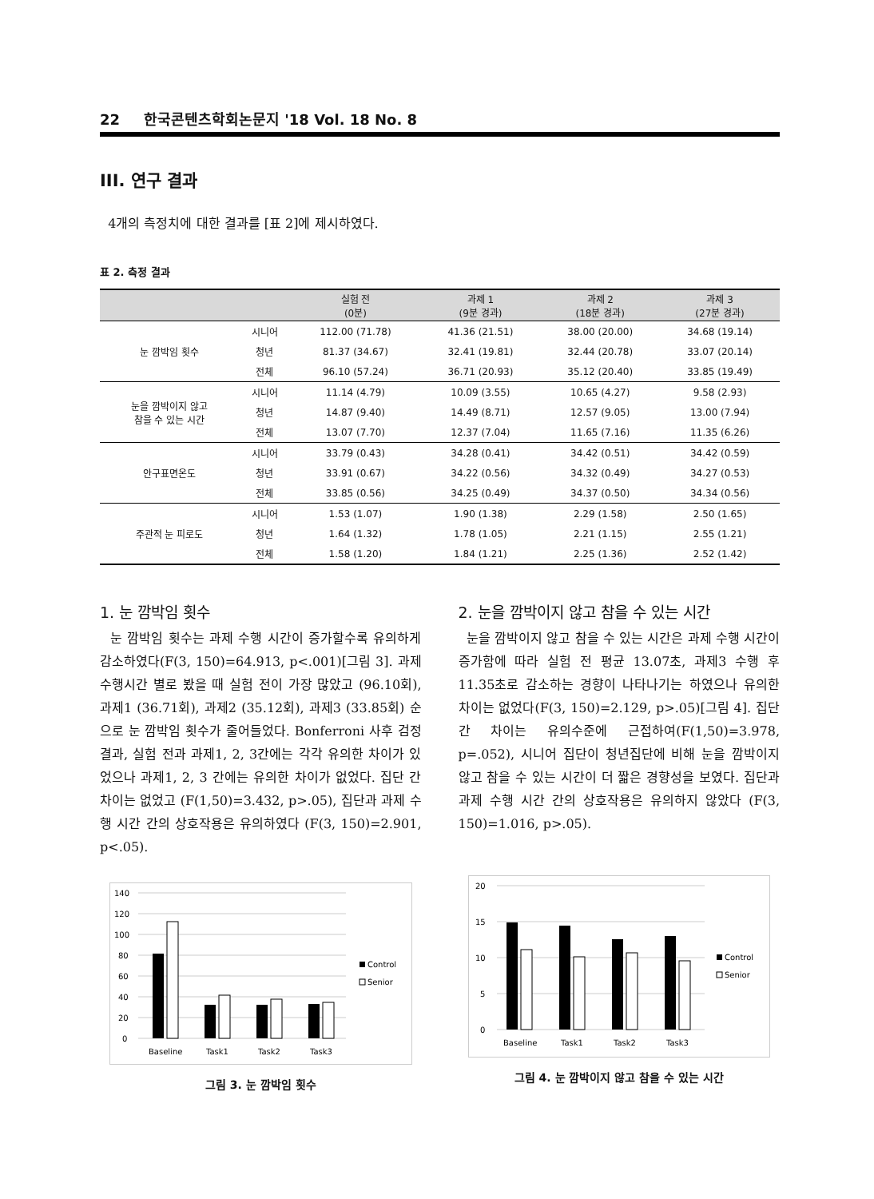22 한국콘텐츠학회논문지 '18 Vol. 18 No. 8
III. 연구 결과
4개의 측정치에 대한 결과를 [표 2]에 제시하였다.
표 2. 측정 결과
| | | 실험 전 (0분) | 과제 1 (9분 경과) | 과제 2 (18분 경과) | 과제 3 (27분 경과) |
| --- | --- | --- | --- | --- | --- |
| 눈 깜박임 횟수 | 시니어 | 112.00 (71.78) | 41.36 (21.51) | 38.00 (20.00) | 34.68 (19.14) |
| | 청년 | 81.37 (34.67) | 32.41 (19.81) | 32.44 (20.78) | 33.07 (20.14) |
| | 전체 | 96.10 (57.24) | 36.71 (20.93) | 35.12 (20.40) | 33.85 (19.49) |
| 눈을 깜박이지 않고 참을 수 있는 시간 | 시니어 | 11.14 (4.79) | 10.09 (3.55) | 10.65 (4.27) | 9.58 (2.93) |
| | 청년 | 14.87 (9.40) | 14.49 (8.71) | 12.57 (9.05) | 13.00 (7.94) |
| | 전체 | 13.07 (7.70) | 12.37 (7.04) | 11.65 (7.16) | 11.35 (6.26) |
| 안구표면온도 | 시니어 | 33.79 (0.43) | 34.28 (0.41) | 34.42 (0.51) | 34.42 (0.59) |
| | 청년 | 33.91 (0.67) | 34.22 (0.56) | 34.32 (0.49) | 34.27 (0.53) |
| | 전체 | 33.85 (0.56) | 34.25 (0.49) | 34.37 (0.50) | 34.34 (0.56) |
| 주관적 눈 피로도 | 시니어 | 1.53 (1.07) | 1.90 (1.38) | 2.29 (1.58) | 2.50 (1.65) |
| | 청년 | 1.64 (1.32) | 1.78 (1.05) | 2.21 (1.15) | 2.55 (1.21) |
| | 전체 | 1.58 (1.20) | 1.84 (1.21) | 2.25 (1.36) | 2.52 (1.42) |
1. 눈 깜박임 횟수
눈 깜박임 횟수는 과제 수행 시간이 증가할수록 유의하게 감소하였다(F(3, 150)=64.913, p<.001)[그림 3]. 과제 수행시간 별로 봤을 때 실험 전이 가장 많았고 (96.10회), 과제1 (36.71회), 과제2 (35.12회), 과제3 (33.85회) 순으로 눈 깜박임 횟수가 줄어들었다. Bonferroni 사후 검정 결과, 실험 전과 과제1, 2, 3간에는 각각 유의한 차이가 있었으나 과제1, 2, 3 간에는 유의한 차이가 없었다. 집단 간 차이는 없었고 (F(1,50)=3.432, p>.05), 집단과 과제 수행 시간 간의 상호작용은 유의하였다 (F(3, 150)=2.901, p<.05).
140
120
100
80
60
40
20
0
Baseline
Task1
Task2
Task3
Control
Senior
그림 3. 눈 깜박임 횟수
2. 눈을 깜박이지 않고 참을 수 있는 시간
눈을 깜박이지 않고 참을 수 있는 시간은 과제 수행 시간이 증가함에 따라 실험 전 평균 13.07초, 과제3 수행 후 11.35초로 감소하는 경향이 나타나기는 하였으나 유의한 차이는 없었다(F(3, 150)=2.129, p>.05)[그림 4]. 집단 간 차이는 유의수준에 근접하여(F(1,50)=3.978, p=.052), 시니어 집단이 청년집단에 비해 눈을 깜박이지 않고 참을 수 있는 시간이 더 짧은 경향성을 보였다. 집단과 과제 수행 시간 간의 상호작용은 유의하지 않았다 (F(3, 150)=1.016, p>.05).
20
15
10
5
0
Baseline
Task1
Task2
Task3
Control
Senior
그림 4. 눈 깜박이지 않고 참을 수 있는 시간